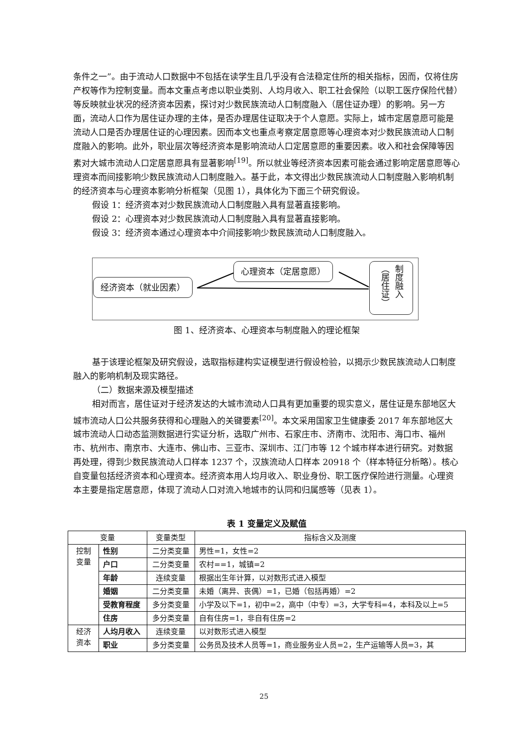条件之一”。由于流动人口数据中不包括在读学生且几乎没有合法稳定住所的相关指标，因而，仅将住房产权等作为控制变量。而本文重点考虑以职业类别、人均月收入、职工社会保险（以职工医疗保险代替）等反映就业状况的经济资本因素，探讨对少数民族流动人口制度融入（居住证办理）的影响。另一方面，流动人口作为居住证办理的主体，是否办理居住证取决于个人意愿。实际上，城市定居意愿可能是流动人口是否办理居住证的心理因素。因而本文也重点考察定居意愿等心理资本对少数民族流动人口制度融入的影响。此外，职业层次等经济资本是影响流动人口定居意愿的重要因素。收入和社会保障等因素对大城市流动人口定居意愿具有显著影响<sup>[19]</sup>。所以就业等经济资本因素可能会通过影响定居意愿等心理资本而间接影响少数民族流动人口制度融入。基于此，本文得出少数民族流动人口制度融入影响机制的经济资本与心理资本影响分析框架（见图 1），具体化为下面三个研究假设。
假设 1：经济资本对少数民族流动人口制度融入具有显著直接影响。
假设 2：心理资本对少数民族流动人口制度融入具有显著直接影响。
假设 3：经济资本通过心理资本中介间接影响少数民族流动人口制度融入。
经济资本（就业因素）
心理资本（定居意愿）
制度融入（居住证）
图 1、经济资本、心理资本与制度融入的理论框架
基于该理论框架及研究假设，选取指标建构实证模型进行假设检验，以揭示少数民族流动人口制度融入的影响机制及现实路径。
（二）数据来源及模型描述
相对而言，居住证对于经济发达的大城市流动人口具有更加重要的现实意义，居住证是东部地区大城市流动人口公共服务获得和心理融入的关键要素<sup>[20]</sup>。本文采用国家卫生健康委 2017 年东部地区大城市流动人口动态监测数据进行实证分析，选取广州市、石家庄市、济南市、沈阳市、海口市、福州市、杭州市、南京市、大连市、佛山市、三亚市、深圳市、江门市等 12 个城市样本进行研究。对数据再处理，得到少数民族流动人口样本 1237 个，汉族流动人口样本 20918 个（样本特征分析略）。核心自变量包括经济资本和心理资本。经济资本用人均月收入、职业身份、职工医疗保险进行测量。心理资本主要是指定居意愿，体现了流动人口对流入地城市的认同和归属感等（见表 1）。
表 1 变量定义及赋值
| 变量 | | 变量类型 | 指标含义及测度 |
| --- | --- | --- | --- |
| 控制 变量 | 性别 | 二分类变量 | 男性=1，女性=2 |
| | 户口 | 二分类变量 | 农村==1，城镇=2 |
| | 年龄 | 连续变量 | 根据出生年计算，以对数形式进入模型 |
| | 婚姻 | 二分类变量 | 未婚（离异、丧偶）=1，已婚（包括再婚）=2 |
| | 受教育程度 | 多分类变量 | 小学及以下=1，初中=2，高中（中专）=3，大学专科=4，本科及以上=5 |
| | 住房 | 多分类变量 | 自有住房=1，非自有住房=2 |
| 经济 资本 | 人均月收入 | 连续变量 | 以对数形式进入模型 |
| | 职业 | 多分类变量 | 公务员及技术人员等=1，商业服务业人员=2，生产运输等人员=3，其 |
25